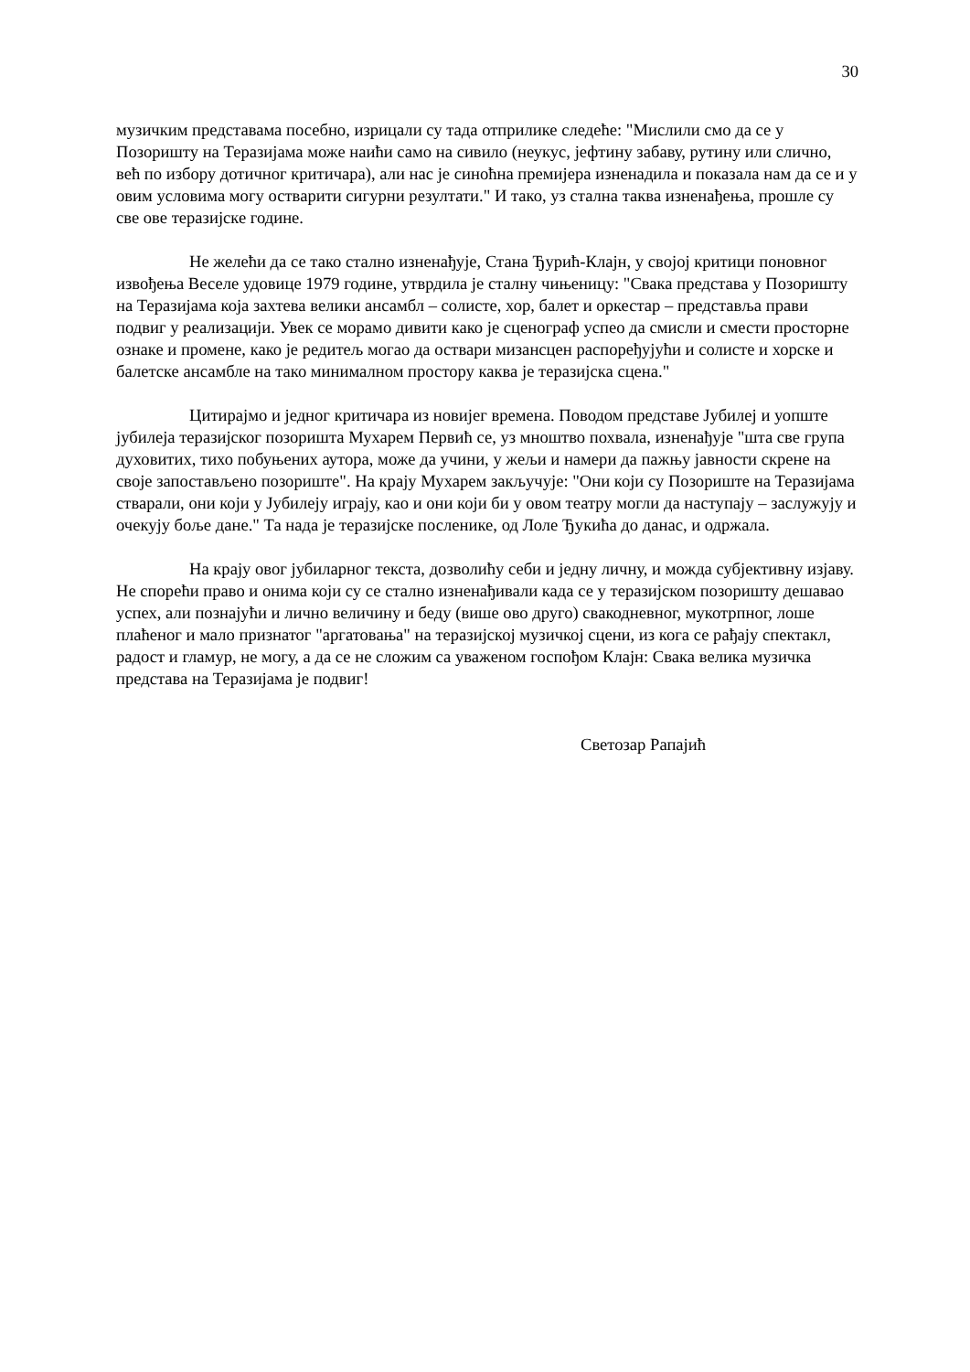30
музичким представама посебно, изрицали су тада отприлике следеће: "Мислили смо да се у Позоришту на Теразијама може наићи само на сивило (неукус, јефтину забаву, рутину или слично, већ по избору дотичног критичара), али нас је синоћна премијера изненадила и показала нам да се и у овим условима могу остварити сигурни резултати." И тако, уз стална таква изненађења, прошле су све ове теразијске године.
Не желећи да се тако стално изненађује, Стана Ђурић-Клајн, у својој критици поновног извођења Веселе удовице 1979 године, утврдила је сталну чињеницу: "Свака представа у Позоришту на Теразијама која захтева велики ансамбл – солисте, хор, балет и оркестар – представља прави подвиг у реализацији. Увек се морамо дивити како је сценограф успео да смисли и смести просторне ознаке и промене, како је редитељ могао да оствари мизансцен распоређујући и солисте и хорске и балетске ансамбле на тако минималном простору каква је теразијска сцена."
Цитирајмо и једног критичара из новијег времена. Поводом представе Јубилеј и уопште јубилеја теразијског позоришта Мухарем Первић се, уз мноштво похвала, изненађује "шта све група духовитих, тихо побуњених аутора, може да учини, у жељи и намери да пажњу јавности скрене на своје запостављено позориште". На крају Мухарем закључује: "Они који су Позориште на Теразијама стварали, они који у Јубилеју играју, као и они који би у овом театру могли да наступају – заслужују и очекују боље дане." Та нада је теразијске посленике, од Лоле Ђукића до данас, и одржала.
На крају овог јубиларног текста, дозволићу себи и једну личну, и можда субјективну изјаву. Не спорећи право и онима који су се стално изненађивали када се у теразијском позоришту дешавао успех, али познајући и лично величину и беду (више ово друго) свакодневног, мукотрпног, лоше плаћеног и мало признатог "аргатовања" на теразијској музичкој сцени, из кога се рађају спектакл, радост и гламур, не могу, а да се не сложим са уваженом госпођом Клајн: Свака велика музичка представа на Теразијама је подвиг!
Светозар Рапајић